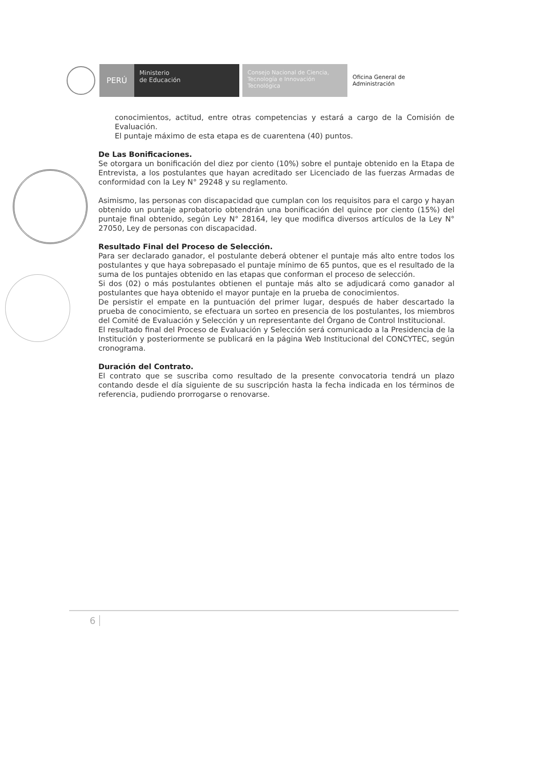PERÚ
Ministerio
de Educación
Consejo Nacional de Ciencia, Tecnología e Innovación Tecnológica
Oficina General de
Administración
conocimientos, actitud, entre otras competencias y estará a cargo de la Comisión de Evaluación.
El puntaje máximo de esta etapa es de cuarentena (40) puntos.
De Las Bonificaciones.
Se otorgara un bonificación del diez por ciento (10%) sobre el puntaje obtenido en la Etapa de Entrevista, a los postulantes que hayan acreditado ser Licenciado de las fuerzas Armadas de conformidad con la Ley N° 29248 y su reglamento.
Asimismo, las personas con discapacidad que cumplan con los requisitos para el cargo y hayan obtenido un puntaje aprobatorio obtendrán una bonificación del quince por ciento (15%) del puntaje final obtenido, según Ley N° 28164, ley que modifica diversos artículos de la Ley N° 27050, Ley de personas con discapacidad.
Resultado Final del Proceso de Selección.
Para ser declarado ganador, el postulante deberá obtener el puntaje más alto entre todos los postulantes y que haya sobrepasado el puntaje mínimo de 65 puntos, que es el resultado de la suma de los puntajes obtenido en las etapas que conforman el proceso de selección.
Si dos (02) o más postulantes obtienen el puntaje más alto se adjudicará como ganador al postulantes que haya obtenido el mayor puntaje en la prueba de conocimientos.
De persistir el empate en la puntuación del primer lugar, después de haber descartado la prueba de conocimiento, se efectuara un sorteo en presencia de los postulantes, los miembros del Comité de Evaluación y Selección y un representante del Órgano de Control Institucional.
El resultado final del Proceso de Evaluación y Selección será comunicado a la Presidencia de la Institución y posteriormente se publicará en la página Web Institucional del CONCYTEC, según cronograma.
Duración del Contrato.
El contrato que se suscriba como resultado de la presente convocatoria tendrá un plazo contando desde el día siguiente de su suscripción hasta la fecha indicada en los términos de referencia, pudiendo prorrogarse o renovarse.
6